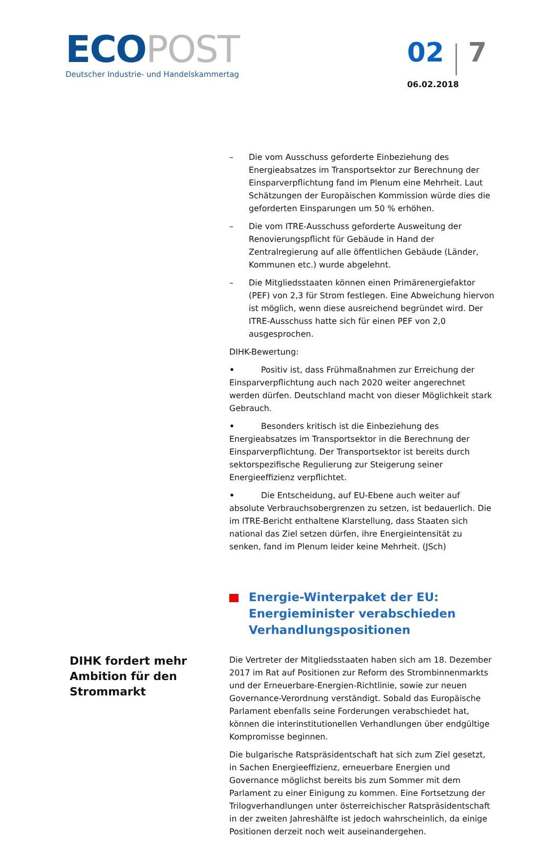ECO POST
Deutscher Industrie- und Handelskammertag
02 7
06.02.2018
– Die vom Ausschuss geforderte Einbeziehung des Energieabsatzes im Transportsektor zur Berechnung der Einsparverpflichtung fand im Plenum eine Mehrheit. Laut Schätzungen der Europäischen Kommission würde dies die geforderten Einsparungen um 50 % erhöhen.
– Die vom ITRE-Ausschuss geforderte Ausweitung der Renovierungspflicht für Gebäude in Hand der Zentralregierung auf alle öffentlichen Gebäude (Länder, Kommunen etc.) wurde abgelehnt.
– Die Mitgliedsstaaten können einen Primärenergiefaktor (PEF) von 2,3 für Strom festlegen. Eine Abweichung hiervon ist möglich, wenn diese ausreichend begründet wird. Der ITRE-Ausschuss hatte sich für einen PEF von 2,0 ausgesprochen.
DIHK-Bewertung:
• Positiv ist, dass Frühmaßnahmen zur Erreichung der Einsparverpflichtung auch nach 2020 weiter angerechnet werden dürfen. Deutschland macht von dieser Möglichkeit stark Gebrauch.
• Besonders kritisch ist die Einbeziehung des Energieabsatzes im Transportsektor in die Berechnung der Einsparverpflichtung. Der Transportsektor ist bereits durch sektorspezifische Regulierung zur Steigerung seiner Energieeffizienz verpflichtet.
• Die Entscheidung, auf EU-Ebene auch weiter auf absolute Verbrauchsobergrenzen zu setzen, ist bedauerlich. Die im ITRE-Bericht enthaltene Klarstellung, dass Staaten sich national das Ziel setzen dürfen, ihre Energieintensität zu senken, fand im Plenum leider keine Mehrheit. (JSch)
Energie-Winterpaket der EU: Energieminister verabschieden Verhandlungspositionen
DIHK fordert mehr Ambition für den Strommarkt
Die Vertreter der Mitgliedsstaaten haben sich am 18. Dezember 2017 im Rat auf Positionen zur Reform des Strombinnenmarkts und der Erneuerbare-Energien-Richtlinie, sowie zur neuen Governance-Verordnung verständigt. Sobald das Europäische Parlament ebenfalls seine Forderungen verabschiedet hat, können die interinstitutionellen Verhandlungen über endgültige Kompromisse beginnen.
Die bulgarische Ratspräsidentschaft hat sich zum Ziel gesetzt, in Sachen Energieeffizienz, erneuerbare Energien und Governance möglichst bereits bis zum Sommer mit dem Parlament zu einer Einigung zu kommen. Eine Fortsetzung der Trilogverhandlungen unter österreichischer Ratspräsidentschaft in der zweiten Jahreshälfte ist jedoch wahrscheinlich, da einige Positionen derzeit noch weit auseinandergehen.